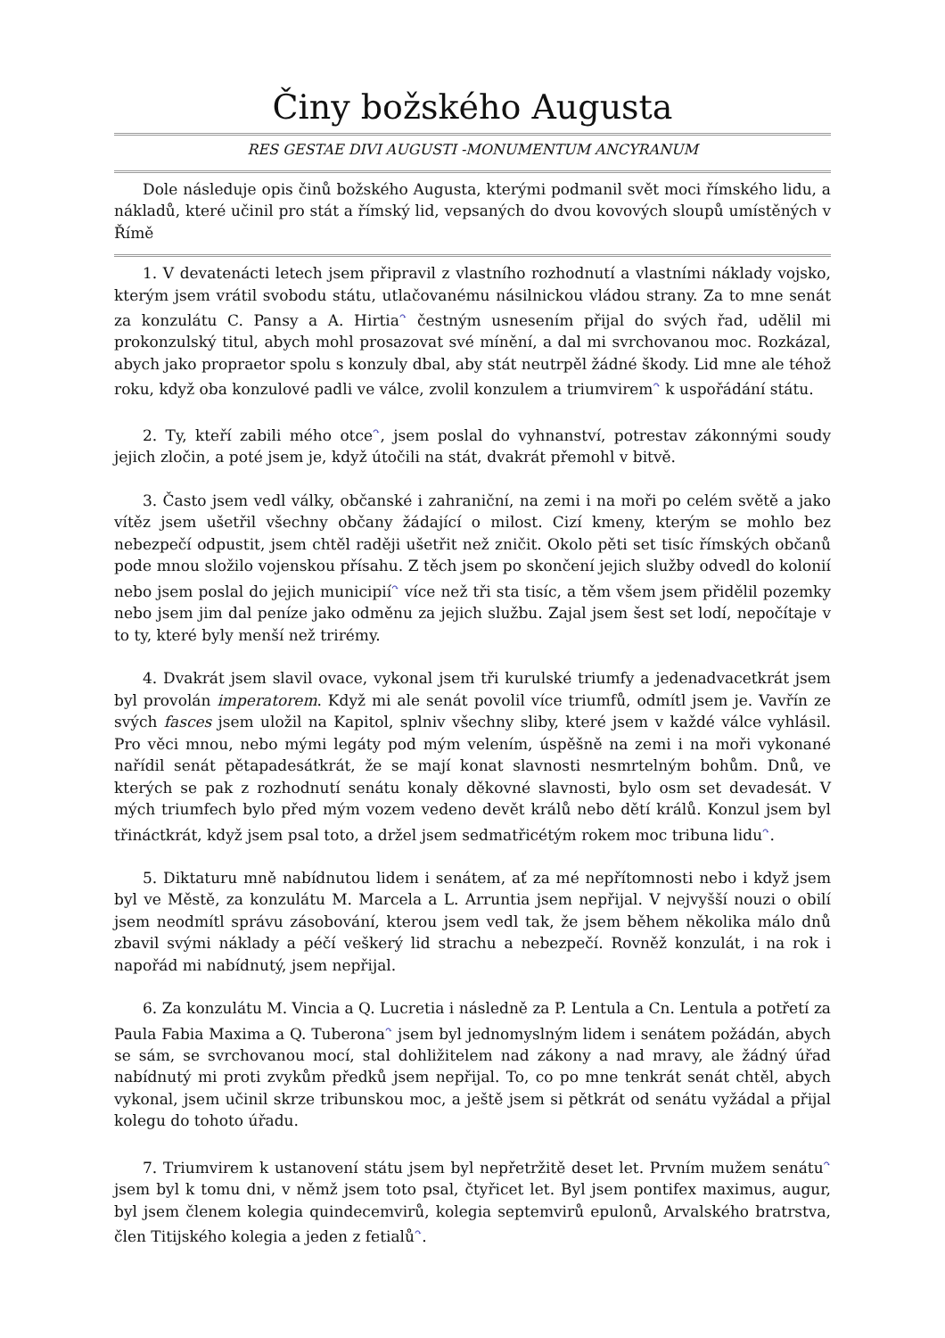Činy božského Augusta
RES GESTAE DIVI AUGUSTI -MONUMENTUM ANCYRANUM
Dole následuje opis činů božského Augusta, kterými podmanil svět moci římského lidu, a nákladů, které učinil pro stát a římský lid, vepsaných do dvou kovových sloupů umístěných v Římě
1. V devatenácti letech jsem připravil z vlastního rozhodnutí a vlastními náklady vojsko, kterým jsem vrátil svobodu státu, utlačovanému násilnickou vládou strany. Za to mne senát za konzulátu C. Pansy a A. Hirtia<sup>↷</sup> čestným usnesením přijal do svých řad, udělil mi prokonzulský titul, abych mohl prosazovat své mínění, a dal mi svrchovanou moc. Rozkázal, abych jako propraetor spolu s konzuly dbal, aby stát neutrpěl žádné škody. Lid mne ale téhož roku, když oba konzulové padli ve válce, zvolil konzulem a triumvirem<sup>↷</sup> k uspořádání státu.
2. Ty, kteří zabili mého otce<sup>↷</sup>, jsem poslal do vyhnanství, potrestav zákonnými soudy jejich zločin, a poté jsem je, když útočili na stát, dvakrát přemohl v bitvě.
3. Často jsem vedl války, občanské i zahraniční, na zemi i na moři po celém světě a jako vítěz jsem ušetřil všechny občany žádající o milost. Cizí kmeny, kterým se mohlo bez nebezpečí odpustit, jsem chtěl raději ušetřit než zničit. Okolo pěti set tisíc římských občanů pode mnou složilo vojenskou přísahu. Z těch jsem po skončení jejich služby odvedl do kolonií nebo jsem poslal do jejich municipií<sup>↷</sup> více než tři sta tisíc, a těm všem jsem přidělil pozemky nebo jsem jim dal peníze jako odměnu za jejich službu. Zajal jsem šest set lodí, nepočítaje v to ty, které byly menší než trirémy.
4. Dvakrát jsem slavil ovace, vykonal jsem tři kurulské triumfy a jedenadvacetkrát jsem byl provolán imperatorem. Když mi ale senát povolil více triumfů, odmítl jsem je. Vavřín ze svých fasces jsem uložil na Kapitol, splniv všechny sliby, které jsem v každé válce vyhlásil. Pro věci mnou, nebo mými legáty pod mým velením, úspěšně na zemi i na moři vykonané nařídil senát pětapadesátkrát, že se mají konat slavnosti nesmrtelným bohům. Dnů, ve kterých se pak z rozhodnutí senátu konaly děkovné slavnosti, bylo osm set devadesát. V mých triumfech bylo před mým vozem vedeno devět králů nebo dětí králů. Konzul jsem byl třináctkrát, když jsem psal toto, a držel jsem sedmatřicétým rokem moc tribuna lidu<sup>↷</sup>.
5. Diktaturu mně nabídnutou lidem i senátem, ať za mé nepřítomnosti nebo i když jsem byl ve Městě, za konzulátu M. Marcela a L. Arruntia jsem nepřijal. V nejvyšší nouzi o obilí jsem neodmítl správu zásobování, kterou jsem vedl tak, že jsem během několika málo dnů zbavil svými náklady a péčí veškerý lid strachu a nebezpečí. Rovněž konzulát, i na rok i napořád mi nabídnutý, jsem nepřijal.
6. Za konzulátu M. Vincia a Q. Lucretia i následně za P. Lentula a Cn. Lentula a potřetí za Paula Fabia Maxima a Q. Tuberona<sup>↷</sup> jsem byl jednomyslným lidem i senátem požádán, abych se sám, se svrchovanou mocí, stal dohližitelem nad zákony a nad mravy, ale žádný úřad nabídnutý mi proti zvykům předků jsem nepřijal. To, co po mne tenkrát senát chtěl, abych vykonal, jsem učinil skrze tribunskou moc, a ještě jsem si pětkrát od senátu vyžádal a přijal kolegu do tohoto úřadu.
7. Triumvirem k ustanovení státu jsem byl nepřetržitě deset let. Prvním mužem senátu<sup>↷</sup> jsem byl k tomu dni, v němž jsem toto psal, čtyřicet let. Byl jsem pontifex maximus, augur, byl jsem členem kolegia quindecemvirů, kolegia septemvirů epulonů, Arvalského bratrstva, člen Titijského kolegia a jeden z fetialů<sup>↷</sup>.